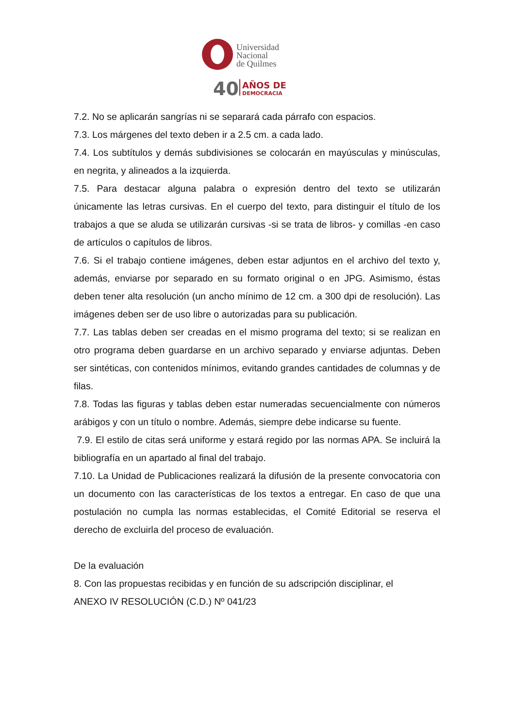Universidad
Nacional
de Quilmes
40
AÑOS DE
DEMOCRACIA
7.2. No se aplicarán sangrías ni se separará cada párrafo con espacios.
7.3. Los márgenes del texto deben ir a 2.5 cm. a cada lado.
7.4. Los subtítulos y demás subdivisiones se colocarán en mayúsculas y minúsculas, en negrita, y alineados a la izquierda.
7.5. Para destacar alguna palabra o expresión dentro del texto se utilizarán únicamente las letras cursivas. En el cuerpo del texto, para distinguir el título de los trabajos a que se aluda se utilizarán cursivas -si se trata de libros- y comillas -en caso de artículos o capítulos de libros.
7.6. Si el trabajo contiene imágenes, deben estar adjuntos en el archivo del texto y, además, enviarse por separado en su formato original o en JPG. Asimismo, éstas deben tener alta resolución (un ancho mínimo de 12 cm. a 300 dpi de resolución). Las imágenes deben ser de uso libre o autorizadas para su publicación.
7.7. Las tablas deben ser creadas en el mismo programa del texto; si se realizan en otro programa deben guardarse en un archivo separado y enviarse adjuntas. Deben ser sintéticas, con contenidos mínimos, evitando grandes cantidades de columnas y de filas.
7.8. Todas las figuras y tablas deben estar numeradas secuencialmente con números arábigos y con un título o nombre. Además, siempre debe indicarse su fuente.
7.9. El estilo de citas será uniforme y estará regido por las normas APA. Se incluirá la bibliografía en un apartado al final del trabajo.
7.10. La Unidad de Publicaciones realizará la difusión de la presente convocatoria con un documento con las características de los textos a entregar. En caso de que una postulación no cumpla las normas establecidas, el Comité Editorial se reserva el derecho de excluirla del proceso de evaluación.
De la evaluación
8. Con las propuestas recibidas y en función de su adscripción disciplinar, el
ANEXO IV RESOLUCIÓN (C.D.) Nº 041/23